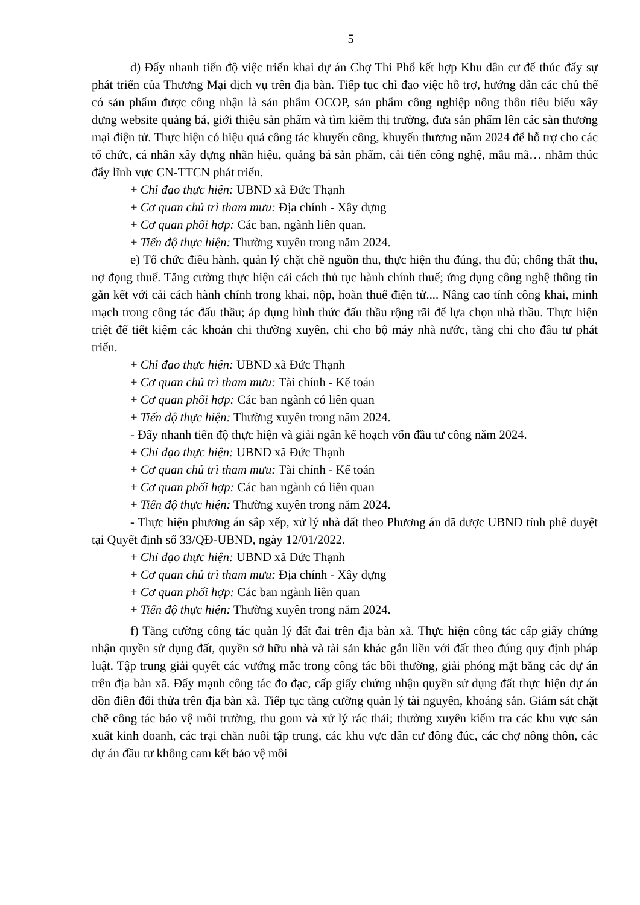5
d) Đẩy nhanh tiến độ việc triển khai dự án Chợ Thi Phổ kết hợp Khu dân cư để thúc đẩy sự phát triển của Thương Mại dịch vụ trên địa bàn. Tiếp tục chỉ đạo việc hỗ trợ, hướng dẫn các chủ thể có sản phẩm được công nhận là sản phẩm OCOP, sản phẩm công nghiệp nông thôn tiêu biểu xây dựng website quảng bá, giới thiệu sản phẩm và tìm kiếm thị trường, đưa sản phẩm lên các sàn thương mại điện tử. Thực hiện có hiệu quả công tác khuyến công, khuyến thương năm 2024 để hỗ trợ cho các tổ chức, cá nhân xây dựng nhãn hiệu, quảng bá sản phẩm, cải tiến công nghệ, mẫu mã… nhằm thúc đẩy lĩnh vực CN-TTCN phát triển.
+ Chỉ đạo thực hiện: UBND xã Đức Thạnh
+ Cơ quan chủ trì tham mưu: Địa chính - Xây dựng
+ Cơ quan phối hợp: Các ban, ngành liên quan.
+ Tiến độ thực hiện: Thường xuyên trong năm 2024.
e) Tổ chức điều hành, quản lý chặt chẽ nguồn thu, thực hiện thu đúng, thu đủ; chống thất thu, nợ đọng thuế. Tăng cường thực hiện cải cách thủ tục hành chính thuế; ứng dụng công nghệ thông tin gắn kết với cải cách hành chính trong khai, nộp, hoàn thuế điện tử.... Nâng cao tính công khai, minh mạch trong công tác đấu thầu; áp dụng hình thức đấu thầu rộng rãi để lựa chọn nhà thầu. Thực hiện triệt để tiết kiệm các khoản chi thường xuyên, chi cho bộ máy nhà nước, tăng chi cho đầu tư phát triển.
+ Chỉ đạo thực hiện: UBND xã Đức Thạnh
+ Cơ quan chủ trì tham mưu: Tài chính - Kế toán
+ Cơ quan phối hợp: Các ban ngành có liên quan
+ Tiến độ thực hiện: Thường xuyên trong năm 2024.
- Đẩy nhanh tiến độ thực hiện và giải ngân kế hoạch vốn đầu tư công năm 2024.
+ Chỉ đạo thực hiện: UBND xã Đức Thạnh
+ Cơ quan chủ trì tham mưu: Tài chính - Kế toán
+ Cơ quan phối hợp: Các ban ngành có liên quan
+ Tiến độ thực hiện: Thường xuyên trong năm 2024.
- Thực hiện phương án sắp xếp, xử lý nhà đất theo Phương án đã được UBND tỉnh phê duyệt tại Quyết định số 33/QĐ-UBND, ngày 12/01/2022.
+ Chỉ đạo thực hiện: UBND xã Đức Thạnh
+ Cơ quan chủ trì tham mưu: Địa chính - Xây dựng
+ Cơ quan phối hợp: Các ban ngành liên quan
+ Tiến độ thực hiện: Thường xuyên trong năm 2024.
f) Tăng cường công tác quản lý đất đai trên địa bàn xã. Thực hiện công tác cấp giấy chứng nhận quyền sử dụng đất, quyền sở hữu nhà và tài sản khác gắn liền với đất theo đúng quy định pháp luật. Tập trung giải quyết các vướng mắc trong công tác bồi thường, giải phóng mặt bằng các dự án trên địa bàn xã. Đẩy mạnh công tác đo đạc, cấp giấy chứng nhận quyền sử dụng đất thực hiện dự án dồn điền đổi thửa trên địa bàn xã. Tiếp tục tăng cường quản lý tài nguyên, khoáng sản. Giám sát chặt chẽ công tác bảo vệ môi trường, thu gom và xử lý rác thải; thường xuyên kiểm tra các khu vực sản xuất kinh doanh, các trại chăn nuôi tập trung, các khu vực dân cư đông đúc, các chợ nông thôn, các dự án đầu tư không cam kết bảo vệ môi